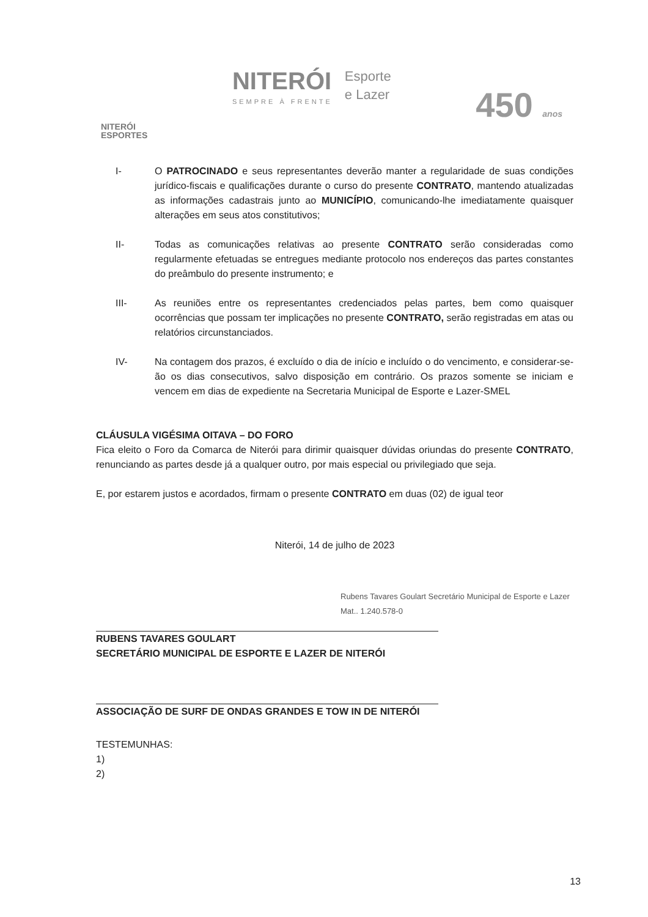NITERÓI
ESPORTES
NITERÓI
SEMPRE À FRENTE
Esporte
e Lazer
450 anos
I- O PATROCINADO e seus representantes deverão manter a regularidade de suas condições jurídico-fiscais e qualificações durante o curso do presente CONTRATO, mantendo atualizadas as informações cadastrais junto ao MUNICÍPIO, comunicando-lhe imediatamente quaisquer alterações em seus atos constitutivos;
II- Todas as comunicações relativas ao presente CONTRATO serão consideradas como regularmente efetuadas se entregues mediante protocolo nos endereços das partes constantes do preâmbulo do presente instrumento; e
III- As reuniões entre os representantes credenciados pelas partes, bem como quaisquer ocorrências que possam ter implicações no presente CONTRATO, serão registradas em atas ou relatórios circunstanciados.
IV- Na contagem dos prazos, é excluído o dia de início e incluído o do vencimento, e considerar-se-ão os dias consecutivos, salvo disposição em contrário. Os prazos somente se iniciam e vencem em dias de expediente na Secretaria Municipal de Esporte e Lazer-SMEL
CLÁUSULA VIGÉSIMA OITAVA – DO FORO
Fica eleito o Foro da Comarca de Niterói para dirimir quaisquer dúvidas oriundas do presente CONTRATO, renunciando as partes desde já a qualquer outro, por mais especial ou privilegiado que seja.
E, por estarem justos e acordados, firmam o presente CONTRATO em duas (02) de igual teor
Niterói, 14 de julho de 2023
Rubens Tavares Goulart Secretário Municipal de Esporte e Lazer Mat.. 1.240.578-0
RUBENS TAVARES GOULART
SECRETÁRIO MUNICIPAL DE ESPORTE E LAZER DE NITERÓI
ASSOCIAÇÃO DE SURF DE ONDAS GRANDES E TOW IN DE NITERÓI
TESTEMUNHAS:
1)
2)
13